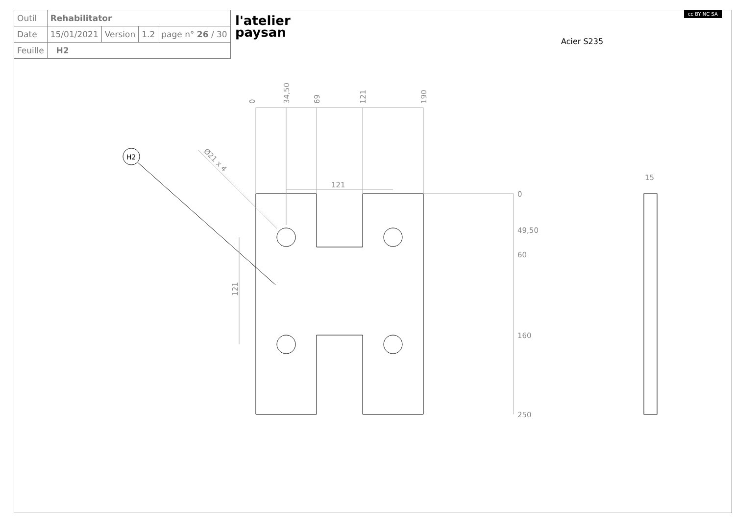| Outil | Rehabilitator | | | |
| Date | 15/01/2021 | Version | 1.2 | page n° 26 / 30 |
| Feuille | H2 | | | |
l'atelier
paysan
cc BY NC SA
Acier S235
0
34,50
69
121
190
121
121
Ø21 x 4
0
49,50
60
160
250
15
H2